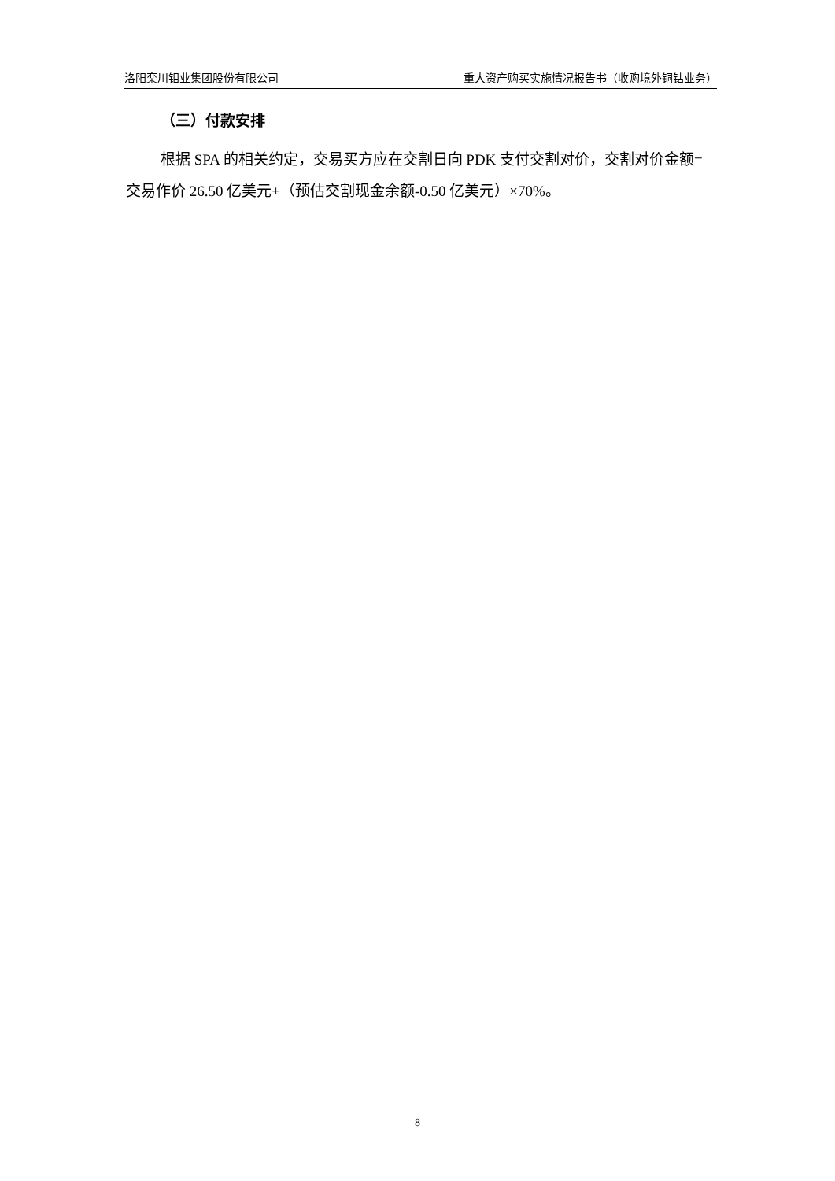洛阳栾川钼业集团股份有限公司 重大资产购买实施情况报告书（收购境外铜钴业务）
（三）付款安排
根据 SPA 的相关约定，交易买方应在交割日向 PDK 支付交割对价，交割对价金额=交易作价 26.50 亿美元+（预估交割现金余额-0.50 亿美元）×70%。
8